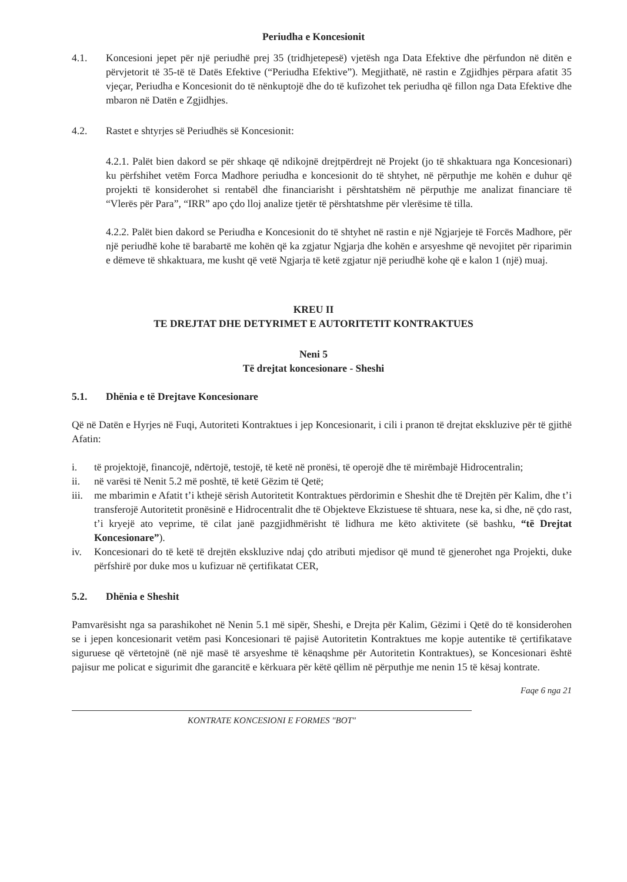Periudha e Koncesionit
4.1. Koncesioni jepet për një periudhë prej 35 (tridhjetepesë) vjetësh nga Data Efektive dhe përfundon në ditën e përvjetorit të 35-të të Datës Efektive (“Periudha Efektive”). Megjithatë, në rastin e Zgjidhjes përpara afatit 35 vjeçar, Periudha e Koncesionit do të nënkuptojë dhe do të kufizohet tek periudha që fillon nga Data Efektive dhe mbaron në Datën e Zgjidhjes.
4.2. Rastet e shtyrjes së Periudhës së Koncesionit:
4.2.1. Palët bien dakord se për shkaqe që ndikojnë drejtpërdrejt në Projekt (jo të shkaktuara nga Koncesionari) ku përfshihet vetëm Forca Madhore periudha e koncesionit do të shtyhet, në përputhje me kohën e duhur që projekti të konsiderohet si rentabël dhe financiarisht i përshtatshëm në përputhje me analizat financiare të “Vlerës për Para”, “IRR” apo çdo lloj analize tjetër të përshtatshme për vlerësime të tilla.
4.2.2. Palët bien dakord se Periudha e Koncesionit do të shtyhet në rastin e një Ngjarjeje të Forcës Madhore, për një periudhë kohe të barabartë me kohën që ka zgjatur Ngjarja dhe kohën e arsyeshme që nevojitet për riparimin e dëmeve të shkaktuara, me kusht që vetë Ngjarja të ketë zgjatur një periudhë kohe që e kalon 1 (një) muaj.
KREU II
TE DREJTAT DHE DETYRIMET E AUTORITETIT KONTRAKTUES
Neni 5
Të drejtat koncesionare - Sheshi
5.1. Dhënia e të Drejtave Koncesionare
Që në Datën e Hyrjes në Fuqi, Autoriteti Kontraktues i jep Koncesionarit, i cili i pranon të drejtat ekskluzive për të gjithë Afatin:
i. të projektojë, financojë, ndërtojë, testojë, të ketë në pronësi, të operojë dhe të mirëmbajë Hidrocentralin;
ii. në varësi të Nenit 5.2 më poshtë, të ketë Gëzim të Qetë;
iii.
me mbarimin e Afatit t’i kthejë sërish Autoritetit Kontraktues përdorimin e Sheshit dhe të Drejtën për Kalim, dhe t’i transferojë Autoritetit pronësinë e Hidrocentralit dhe të Objekteve Ekzistuese të shtuara, nese ka, si dhe, në çdo rast, t’i kryejë ato veprime, të cilat janë pazgjidhmërisht të lidhura me këto aktivitete (së bashku, “të Drejtat Koncesionare”).
iv. Koncesionari do të ketë të drejtën ekskluzive ndaj çdo atributi mjedisor që mund të gjenerohet nga Projekti, duke përfshirë por duke mos u kufizuar në çertifikatat CER,
5.2. Dhënia e Sheshit
Pamvarësisht nga sa parashikohet në Nenin 5.1 më sipër, Sheshi, e Drejta për Kalim, Gëzimi i Qetë do të konsiderohen se i jepen koncesionarit vetëm pasi Koncesionari të pajisë Autoritetin Kontraktues me kopje autentike të çertifikatave siguruese që vërtetojnë (në një masë të arsyeshme të kënaqshme për Autoritetin Kontraktues), se Koncesionari është pajisur me policat e sigurimit dhe garancitë e kërkuara për këtë qëllim në përputhje me nenin 15 të kësaj kontrate.
Faqe 6 nga 21
KONTRATE KONCESIONI E FORMES "BOT"